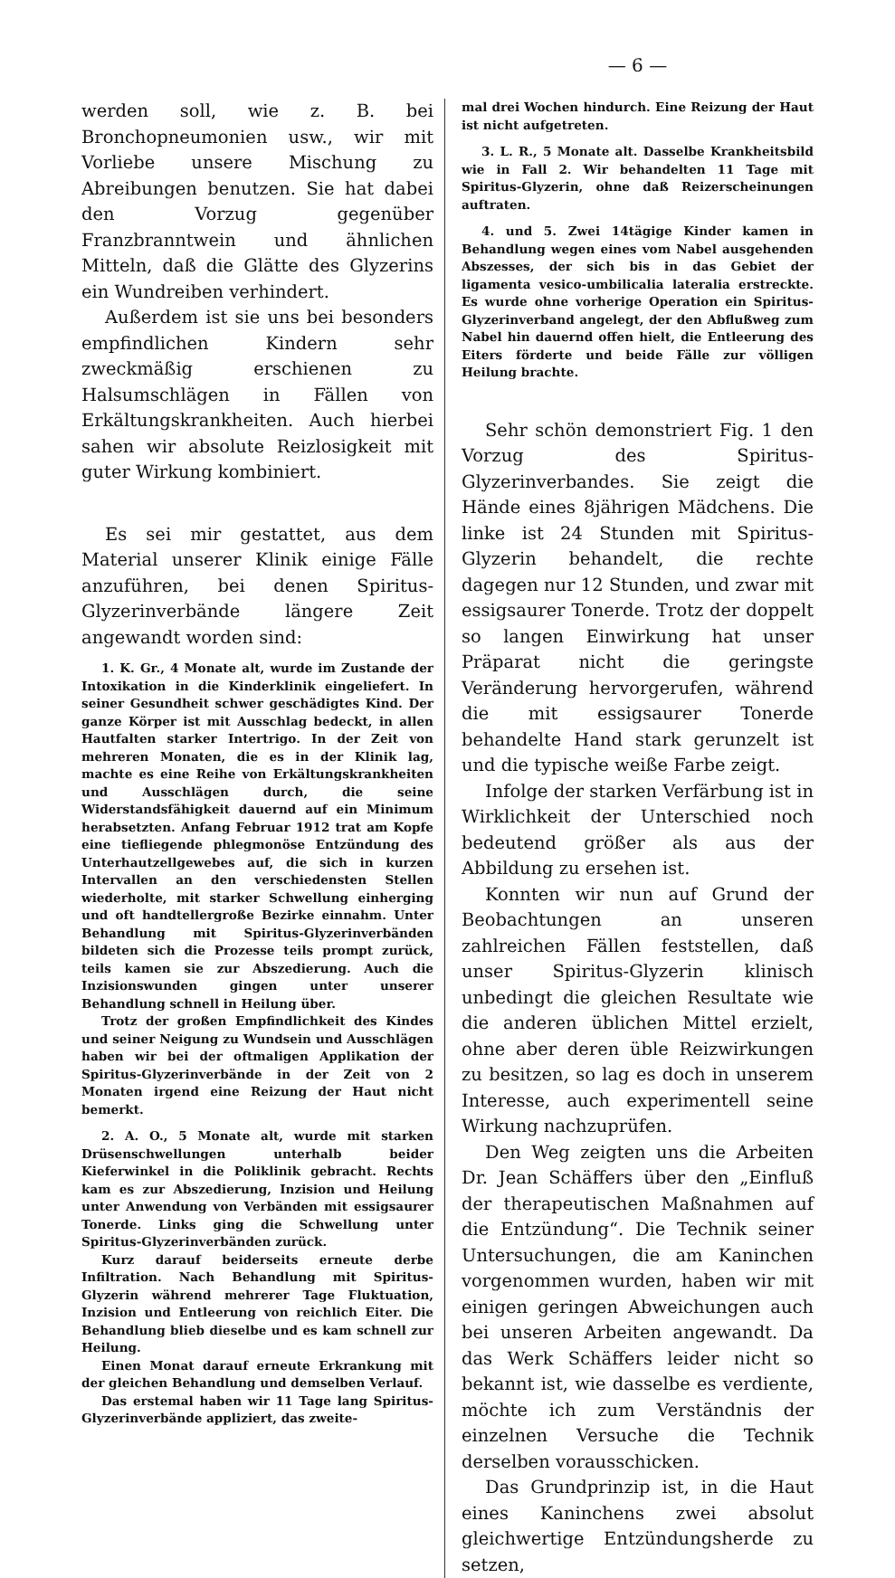— 6 —
werden soll, wie z. B. bei Bronchopneumonien usw., wir mit Vorliebe unsere Mischung zu Abreibungen benutzen. Sie hat dabei den Vorzug gegenüber Franzbranntwein und ähnlichen Mitteln, daß die Glätte des Glyzerins ein Wundreiben verhindert.
Außerdem ist sie uns bei besonders empfindlichen Kindern sehr zweckmäßig erschienen zu Halsumschlägen in Fällen von Erkältungskrankheiten. Auch hierbei sahen wir absolute Reizlosigkeit mit guter Wirkung kombiniert.
Es sei mir gestattet, aus dem Material unserer Klinik einige Fälle anzuführen, bei denen Spiritus-Glyzerinverbände längere Zeit angewandt worden sind:
1. K. Gr., 4 Monate alt, wurde im Zustande der Intoxikation in die Kinderklinik eingeliefert. In seiner Gesundheit schwer geschädigtes Kind. Der ganze Körper ist mit Ausschlag bedeckt, in allen Hautfalten starker Intertrigo. In der Zeit von mehreren Monaten, die es in der Klinik lag, machte es eine Reihe von Erkältungskrankheiten und Ausschlägen durch, die seine Widerstandsfähigkeit dauernd auf ein Minimum herabsetzten. Anfang Februar 1912 trat am Kopfe eine tiefliegende phlegmonöse Entzündung des Unterhautzellgewebes auf, die sich in kurzen Intervallen an den verschiedensten Stellen wiederholte, mit starker Schwellung einherging und oft handtellergroße Bezirke einnahm. Unter Behandlung mit Spiritus-Glyzerinverbänden bildeten sich die Prozesse teils prompt zurück, teils kamen sie zur Abszedierung. Auch die Inzisionswunden gingen unter unserer Behandlung schnell in Heilung über.
Trotz der großen Empfindlichkeit des Kindes und seiner Neigung zu Wundsein und Ausschlägen haben wir bei der oftmaligen Applikation der Spiritus-Glyzerinverbände in der Zeit von 2 Monaten irgend eine Reizung der Haut nicht bemerkt.
2. A. O., 5 Monate alt, wurde mit starken Drüsenschwellungen unterhalb beider Kieferwinkel in die Poliklinik gebracht. Rechts kam es zur Abszedierung, Inzision und Heilung unter Anwendung von Verbänden mit essigsaurer Tonerde. Links ging die Schwellung unter Spiritus-Glyzerinverbänden zurück.
Kurz darauf beiderseits erneute derbe Infiltration. Nach Behandlung mit Spiritus-Glyzerin während mehrerer Tage Fluktuation, Inzision und Entleerung von reichlich Eiter. Die Behandlung blieb dieselbe und es kam schnell zur Heilung.
Einen Monat darauf erneute Erkrankung mit der gleichen Behandlung und demselben Verlauf.
Das erstemal haben wir 11 Tage lang Spiritus-Glyzerinverbände appliziert, das zweite-
mal drei Wochen hindurch. Eine Reizung der Haut ist nicht aufgetreten.
3. L. R., 5 Monate alt. Dasselbe Krankheitsbild wie in Fall 2. Wir behandelten 11 Tage mit Spiritus-Glyzerin, ohne daß Reizerscheinungen auftraten.
4. und 5. Zwei 14tägige Kinder kamen in Behandlung wegen eines vom Nabel ausgehenden Abszesses, der sich bis in das Gebiet der ligamenta vesico-umbilicalia lateralia erstreckte. Es wurde ohne vorherige Operation ein Spiritus-Glyzerinverband angelegt, der den Abflußweg zum Nabel hin dauernd offen hielt, die Entleerung des Eiters förderte und beide Fälle zur völligen Heilung brachte.
Sehr schön demonstriert Fig. 1 den Vorzug des Spiritus-Glyzerinverbandes. Sie zeigt die Hände eines 8jährigen Mädchens. Die linke ist 24 Stunden mit Spiritus-Glyzerin behandelt, die rechte dagegen nur 12 Stunden, und zwar mit essigsaurer Tonerde. Trotz der doppelt so langen Einwirkung hat unser Präparat nicht die geringste Veränderung hervorgerufen, während die mit essigsaurer Tonerde behandelte Hand stark gerunzelt ist und die typische weiße Farbe zeigt.
Infolge der starken Verfärbung ist in Wirklichkeit der Unterschied noch bedeutend größer als aus der Abbildung zu ersehen ist.
Konnten wir nun auf Grund der Beobachtungen an unseren zahlreichen Fällen feststellen, daß unser Spiritus-Glyzerin klinisch unbedingt die gleichen Resultate wie die anderen üblichen Mittel erzielt, ohne aber deren üble Reizwirkungen zu besitzen, so lag es doch in unserem Interesse, auch experimentell seine Wirkung nachzuprüfen.
Den Weg zeigten uns die Arbeiten Dr. Jean Schäffers über den „Einfluß der therapeutischen Maßnahmen auf die Entzündung“. Die Technik seiner Untersuchungen, die am Kaninchen vorgenommen wurden, haben wir mit einigen geringen Abweichungen auch bei unseren Arbeiten angewandt. Da das Werk Schäffers leider nicht so bekannt ist, wie dasselbe es verdiente, möchte ich zum Verständnis der einzelnen Versuche die Technik derselben vorausschicken.
Das Grundprinzip ist, in die Haut eines Kaninchens zwei absolut gleichwertige Entzündungsherde zu setzen,